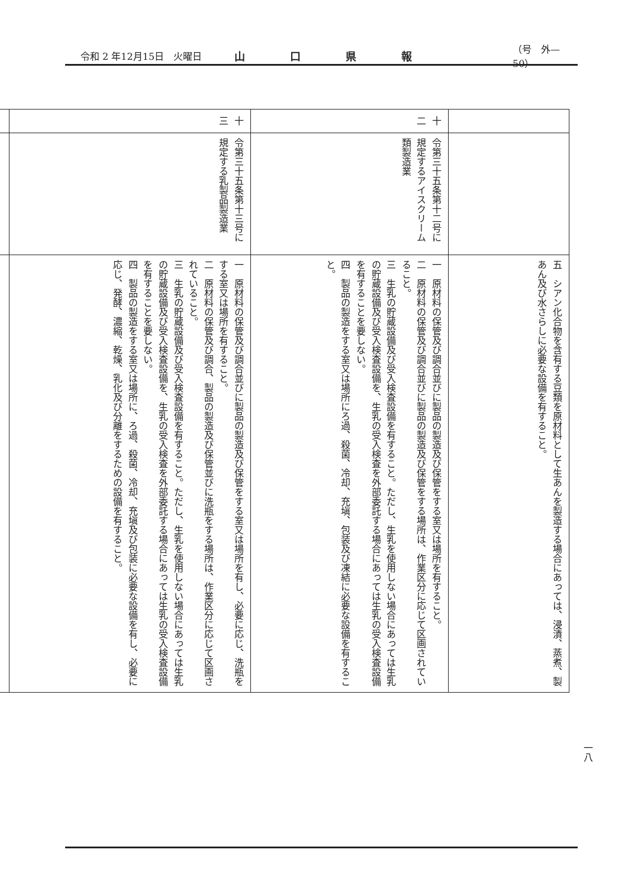令和 2 年12月15日　火曜日 山口県報 （号　外—50）
| | | 五 シアン化合物を含有する豆類を原材料として生あんを製造する場合にあっては、浸漬、蒸煮、製あん及び水さらしに必要な設備を有すること。 |
| 十二 | 令第三十五条第十二号に規定するアイスクリーム類製造業 | 一 原材料の保管及び調合並びに製品の製造及び保管をする室又は場所を有すること。 二 原材料の保管及び調合並びに製品の製造及び保管をする場所は、作業区分に応じて区画されていること。 三 生乳の貯蔵設備及び受入検査設備を有すること。ただし、生乳を使用しない場合にあっては生乳の貯蔵設備及び受入検査設備を、生乳の受入検査を外部委託する場合にあっては生乳の受入検査設備を有することを要しない。 四 製品の製造をする室又は場所にろ過、殺菌、冷却、充塡、包装及び凍結に必要な設備を有すること。 |
| 十三 | 令第三十五条第十三号に規定する乳製品製造業 | 一 原材料の保管及び調合並びに製品の製造及び保管をする室又は場所を有し、必要に応じ、洗瓶をする室又は場所を有すること。 二 原材料の保管及び調合、製品の製造及び保管並びに洗瓶をする場所は、作業区分に応じて区画されていること。 三 生乳の貯蔵設備及び受入検査設備を有すること。ただし、生乳を使用しない場合にあっては生乳の貯蔵設備及び受入検査設備を、生乳の受入検査を外部委託する場合にあっては生乳の受入検査設備を有することを要しない。 四 製品の製造をする室又は場所に、ろ過、殺菌、冷却、充塡及び包装に必要な設備を有し、必要に応じ、発酵、濃縮、乾燥、乳化及び分離をするための設備を有すること。 |
一八